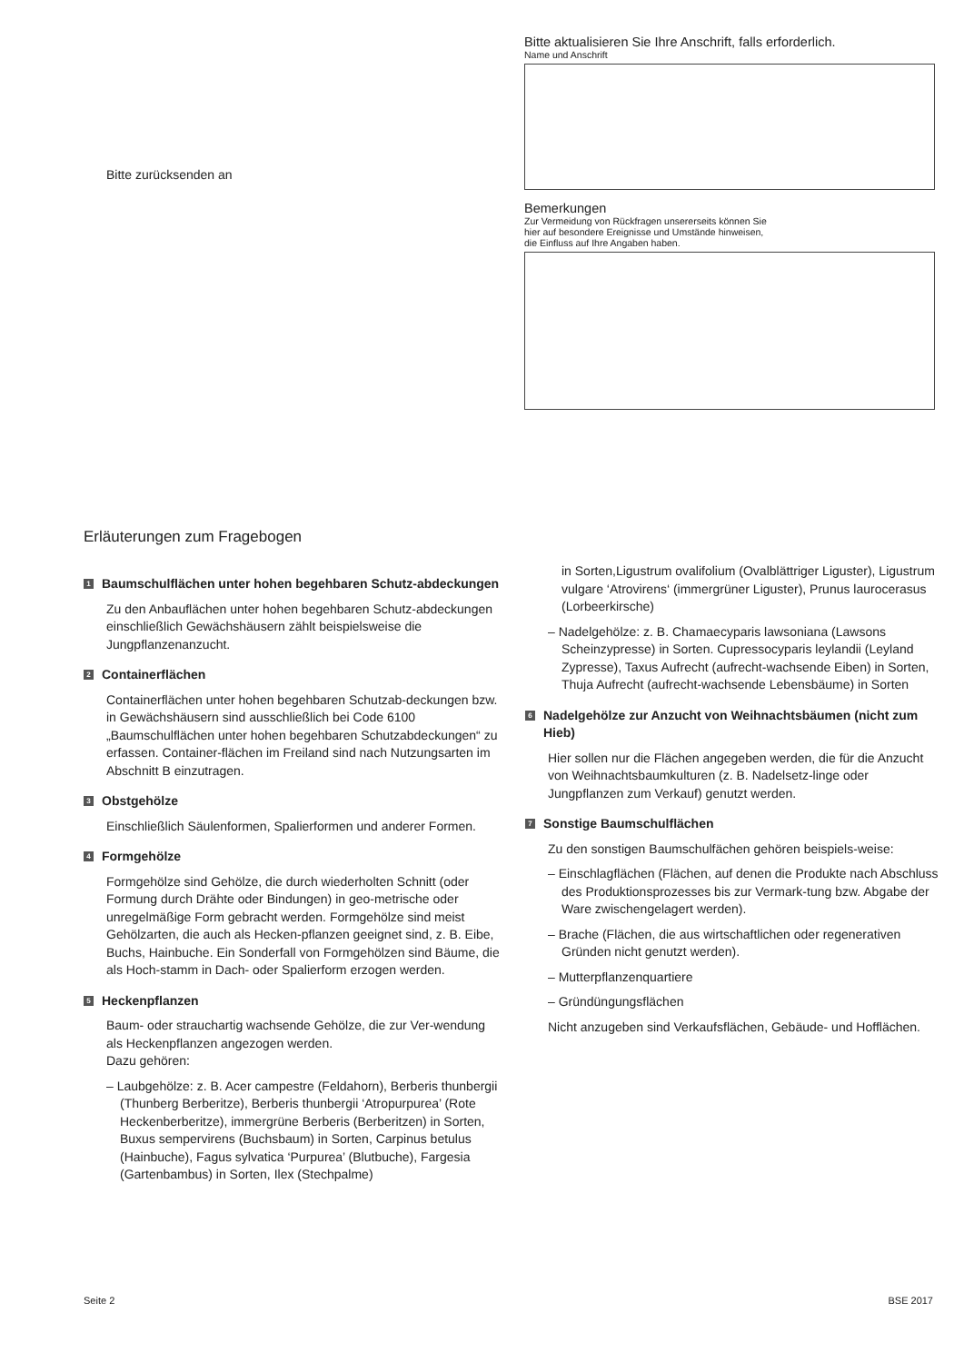Bitte zurücksenden an
Bitte aktualisieren Sie Ihre Anschrift, falls erforderlich.
Name und Anschrift
Bemerkungen
Zur Vermeidung von Rückfragen unsererseits können Sie
hier auf besondere Ereignisse und Umstände hinweisen,
die Einfluss auf Ihre Angaben haben.
Erläuterungen zum Fragebogen
1 Baumschulflächen unter hohen begehbaren Schutz-abdeckungen
Zu den Anbauflächen unter hohen begehbaren Schutz-abdeckungen einschließlich Gewächshäusern zählt beispielsweise die Jungpflanzenanzucht.
2 Containerflächen
Containerflächen unter hohen begehbaren Schutzab-deckungen bzw. in Gewächshäusern sind ausschließlich bei Code 6100 „Baumschulflächen unter hohen begehbaren Schutzabdeckungen“ zu erfassen. Container-flächen im Freiland sind nach Nutzungsarten im Abschnitt B einzutragen.
3 Obstgehölze
Einschließlich Säulenformen, Spalierformen und anderer Formen.
4 Formgehölze
Formgehölze sind Gehölze, die durch wiederholten Schnitt (oder Formung durch Drähte oder Bindungen) in geo-metrische oder unregelmäßige Form gebracht werden. Formgehölze sind meist Gehölzarten, die auch als Hecken-pflanzen geeignet sind, z. B. Eibe, Buchs, Hainbuche. Ein Sonderfall von Formgehölzen sind Bäume, die als Hoch-stamm in Dach- oder Spalierform erzogen werden.
5 Heckenpflanzen
Baum- oder strauchartig wachsende Gehölze, die zur Ver-wendung als Heckenpflanzen angezogen werden.
Dazu gehören:
– Laubgehölze: z. B. Acer campestre (Feldahorn), Berberis thunbergii (Thunberg Berberitze), Berberis thunbergii ‘Atropurpurea’ (Rote Heckenberberitze), immergrüne Berberis (Berberitzen) in Sorten, Buxus sempervirens (Buchsbaum) in Sorten, Carpinus betulus (Hainbuche), Fagus sylvatica ‘Purpurea’ (Blutbuche), Fargesia (Gartenbambus) in Sorten, Ilex (Stechpalme)
in Sorten,Ligustrum ovalifolium (Ovalblättriger Liguster), Ligustrum vulgare ‘Atrovirens‘ (immergrüner Liguster), Prunus laurocerasus (Lorbeerkirsche)
– Nadelgehölze: z. B. Chamaecyparis lawsoniana (Lawsons Scheinzypresse) in Sorten. Cupressocyparis leylandii (Leyland Zypresse), Taxus Aufrecht (aufrecht-wachsende Eiben) in Sorten, Thuja Aufrecht (aufrecht-wachsende Lebensbäume) in Sorten
6 Nadelgehölze zur Anzucht von Weihnachtsbäumen (nicht zum Hieb)
Hier sollen nur die Flächen angegeben werden, die für die Anzucht von Weihnachtsbaumkulturen (z. B. Nadelsetz-linge oder Jungpflanzen zum Verkauf) genutzt werden.
7 Sonstige Baumschulflächen
Zu den sonstigen Baumschulfächen gehören beispiels-weise:
– Einschlagflächen (Flächen, auf denen die Produkte nach Abschluss des Produktionsprozesses bis zur Vermark-tung bzw. Abgabe der Ware zwischengelagert werden).
– Brache (Flächen, die aus wirtschaftlichen oder regenerativen Gründen nicht genutzt werden).
– Mutterpflanzenquartiere
– Gründüngungsflächen
Nicht anzugeben sind Verkaufsflächen, Gebäude- und Hofflächen.
Seite 2 BSE 2017